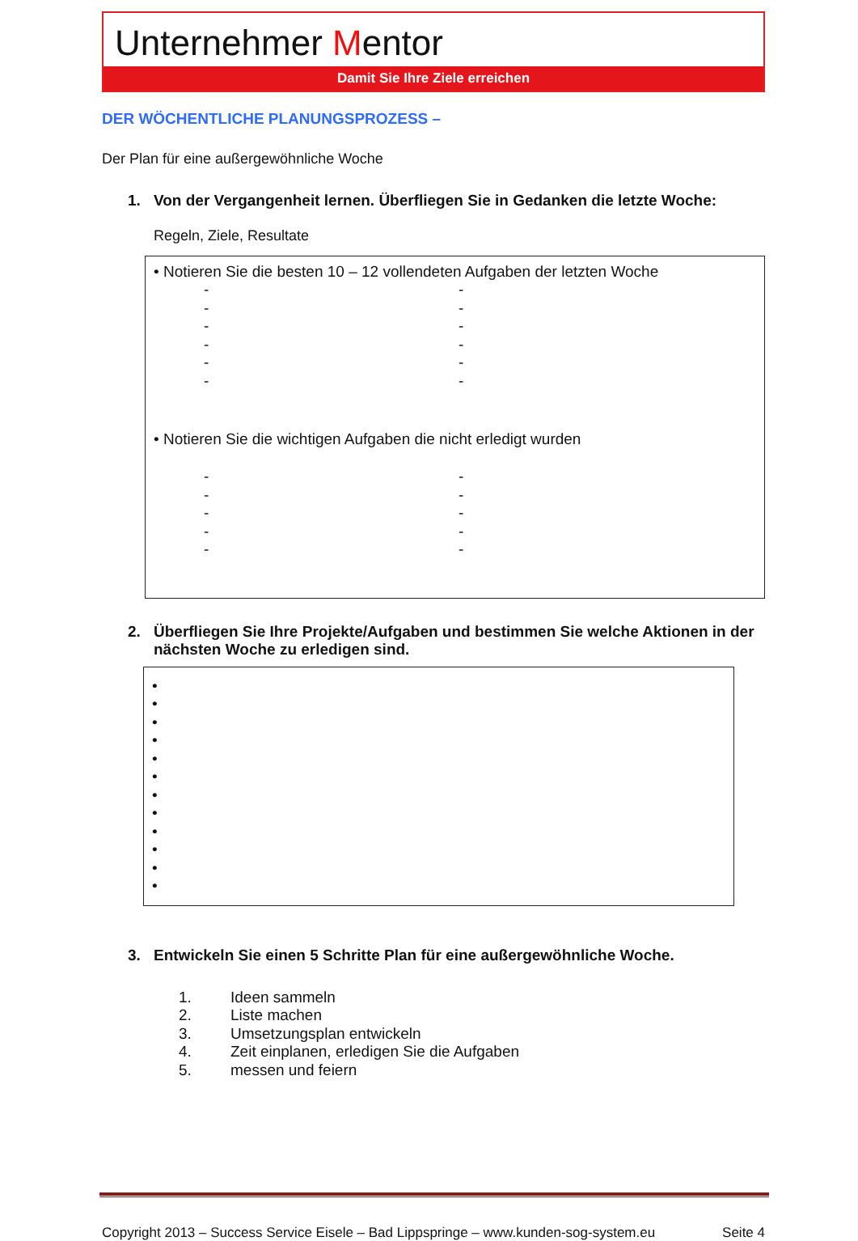Unternehmer Mentor
Damit Sie Ihre Ziele erreichen
DER WÖCHENTLICHE PLANUNGSPROZESS –
Der Plan für eine außergewöhnliche Woche
1. Von der Vergangenheit lernen. Überfliegen Sie in Gedanken die letzte Woche:
Regeln, Ziele, Resultate
• Notieren Sie die besten 10 – 12 vollendeten Aufgaben der letzten Woche
-
-
-
-
-
-
-
-
-
-
-
-
• Notieren Sie die wichtigen Aufgaben die nicht erledigt wurden
-
-
-
-
-
-
-
-
-
-
2. Überfliegen Sie Ihre Projekte/Aufgaben und bestimmen Sie welche Aktionen in der nächsten Woche zu erledigen sind.
•
•
•
•
•
•
•
•
•
•
•
•
3. Entwickeln Sie einen 5 Schritte Plan für eine außergewöhnliche Woche.
1. Ideen sammeln
2. Liste machen
3. Umsetzungsplan entwickeln
4. Zeit einplanen, erledigen Sie die Aufgaben
5. messen und feiern
Copyright 2013 – Success Service Eisele – Bad Lippspringe – www.kunden-sog-system.eu Seite 4